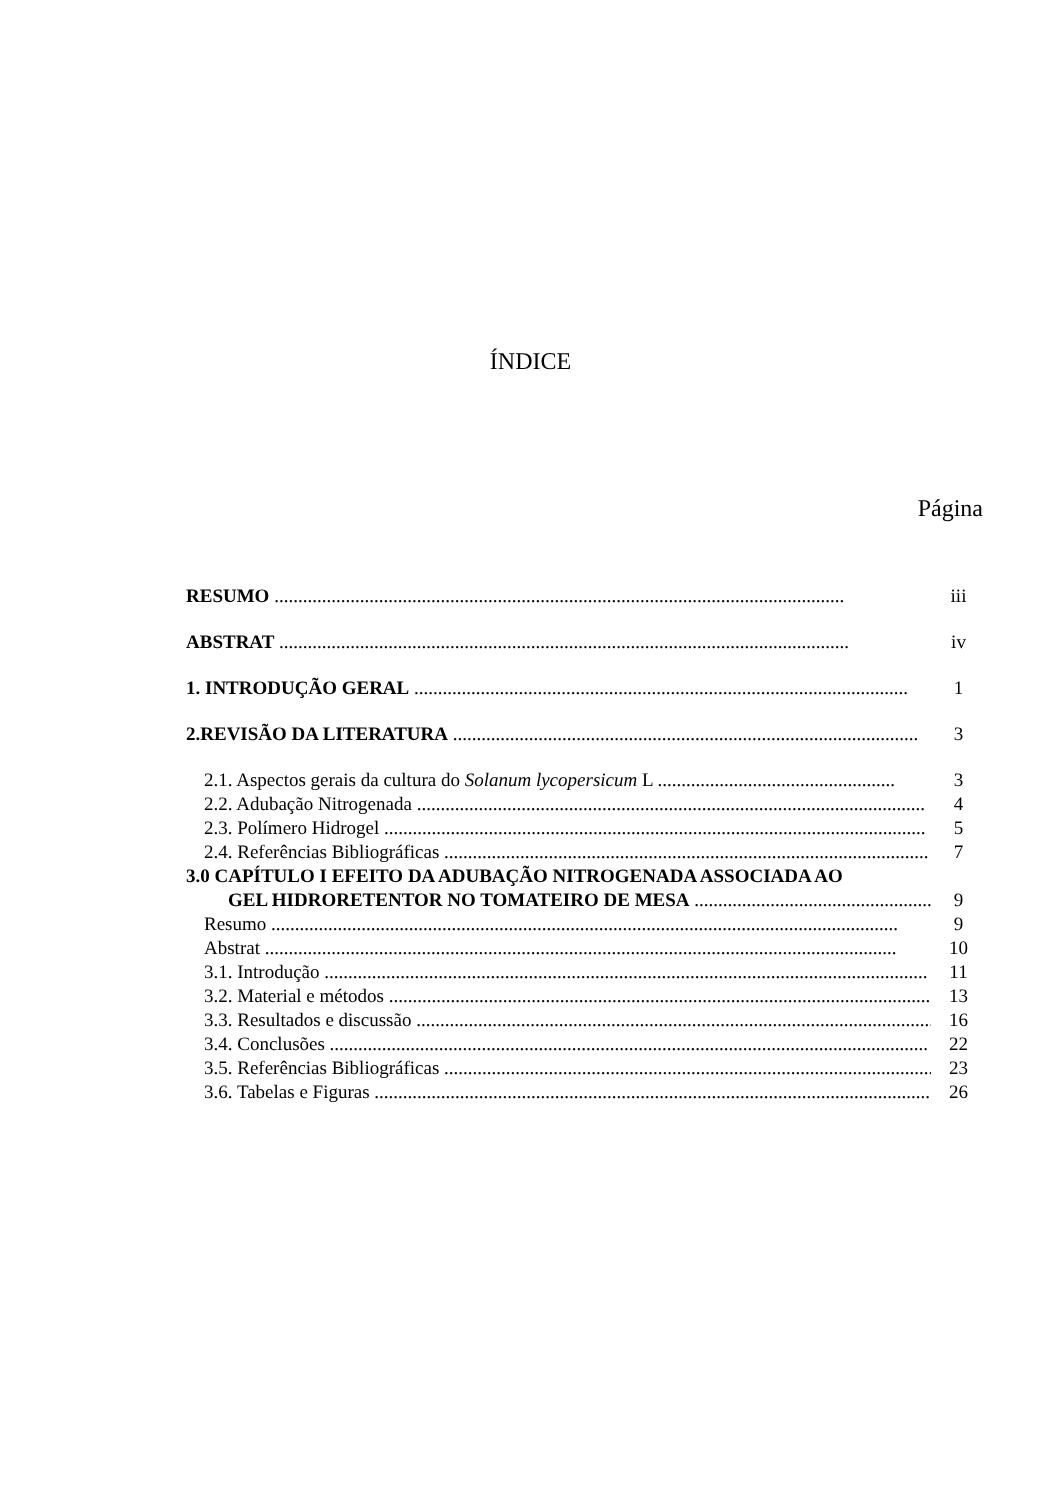ÍNDICE
Página
RESUMO ........................................................................................................................
iii
ABSTRAT ........................................................................................................................
iv
1. INTRODUÇÃO GERAL ........................................................................................................
1
2.REVISÃO DA LITERATURA ..................................................................................................
3
2.1. Aspectos gerais da cultura do Solanum lycopersicum L ..................................................
3
2.2. Adubação Nitrogenada ...........................................................................................................
4
2.3. Polímero Hidrogel ..................................................................................................................
5
2.4. Referências Bibliográficas ......................................................................................................
7
3.0 CAPÍTULO I EFEITO DA ADUBAÇÃO NITROGENADA ASSOCIADA AO
GEL HIDRORETENTOR NO TOMATEIRO DE MESA ..................................................
9
Resumo ....................................................................................................................................
9
Abstrat .....................................................................................................................................
10
3.1. Introdução ...............................................................................................................................
11
3.2. Material e métodos ...................................................................................................................
13
3.3. Resultados e discussão ..............................................................................................................
16
3.4. Conclusões ..............................................................................................................................
22
3.5. Referências Bibliográficas ........................................................................................................
23
3.6. Tabelas e Figuras .....................................................................................................................
26